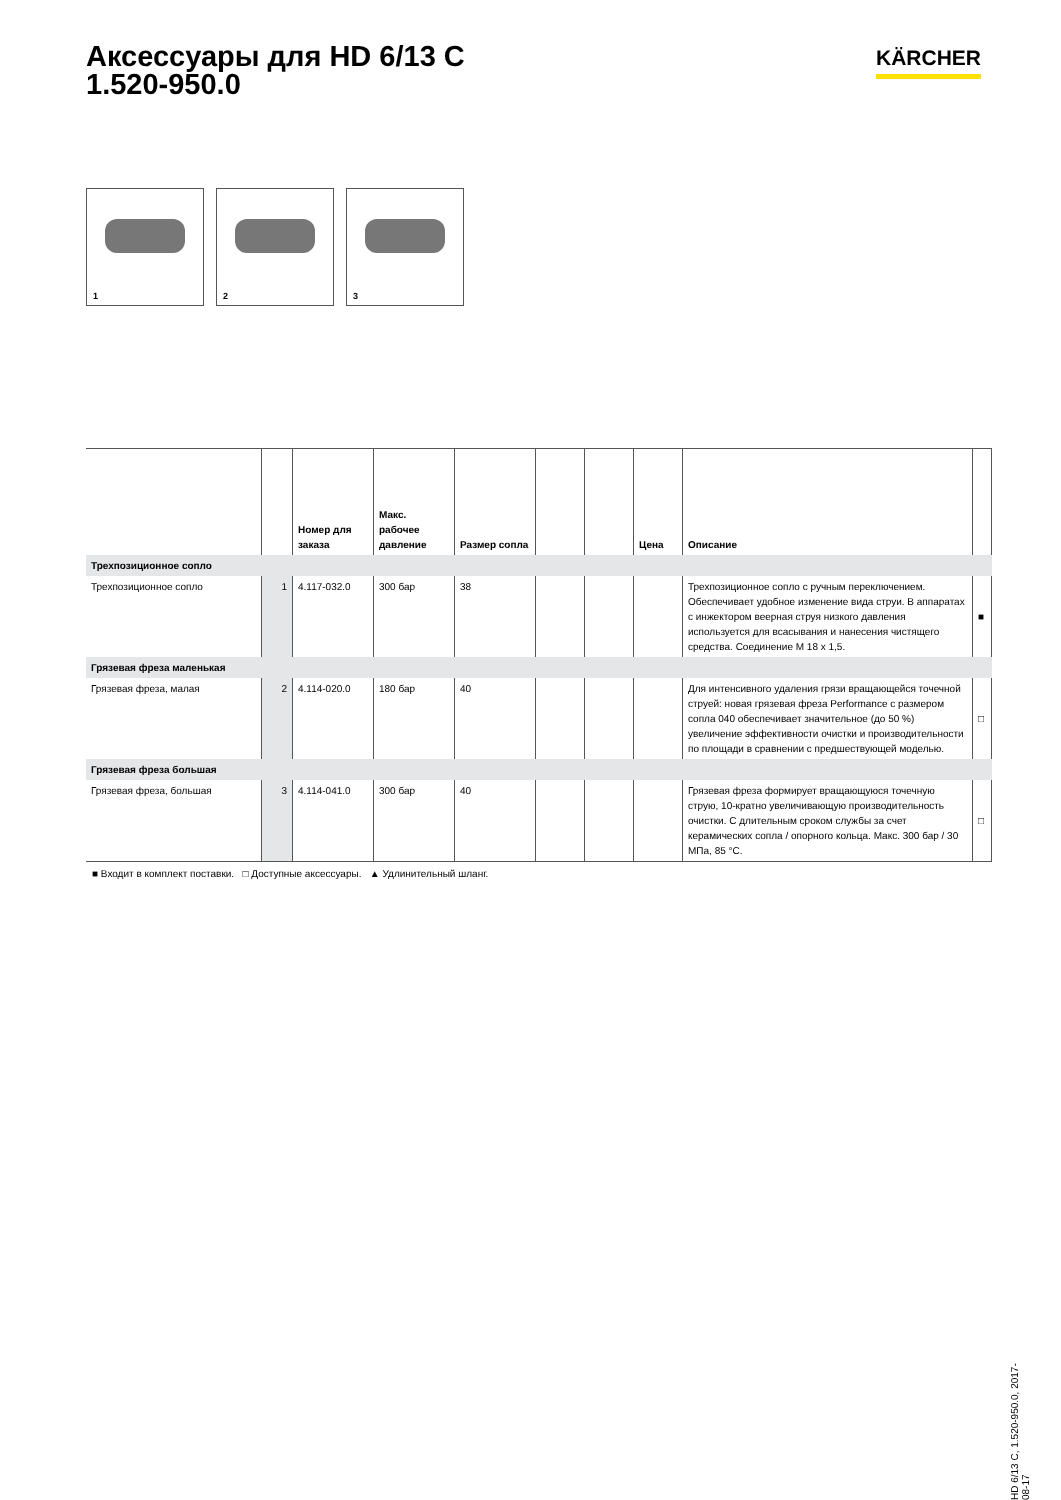Аксессуары для HD 6/13 C
1.520-950.0
KÄRCHER
1 2 3
| | | Номер для заказа | Макс. рабочее давление | Размер сопла | | | Цена | Описание | |
| --- | --- | --- | --- | --- | --- | --- | --- | --- | --- |
| Трехпозиционное сопло | | | | | | | | | |
| Трехпозиционное сопло | 1 | 4.117-032.0 | 300 бар | 38 | | | | Трехпозиционное сопло с ручным переключением. Обеспечивает удобное изменение вида струи. В аппаратах с инжектором веерная струя низкого давления используется для всасывания и нанесения чистящего средства. Соединение M 18 x 1,5. | ■ |
| Грязевая фреза маленькая | | | | | | | | | |
| Грязевая фреза, малая | 2 | 4.114-020.0 | 180 бар | 40 | | | | Для интенсивного удаления грязи вращающейся точечной струей: новая грязевая фреза Performance с размером сопла 040 обеспечивает значительное (до 50 %) увеличение эффективности очистки и производительности по площади в сравнении с предшествующей моделью. | □ |
| Грязевая фреза большая | | | | | | | | | |
| Грязевая фреза, большая | 3 | 4.114-041.0 | 300 бар | 40 | | | | Грязевая фреза формирует вращающуюся точечную струю, 10-кратно увеличивающую производительность очистки. С длительным сроком службы за счет керамических сопла / опорного кольца. Макс. 300 бар / 30 МПа, 85 °C. | □ |
■ Входит в комплект поставки. □ Доступные аксессуары. ▲ Удлинительный шланг.
HD 6/13 C, 1.520-950.0, 2017-08-17